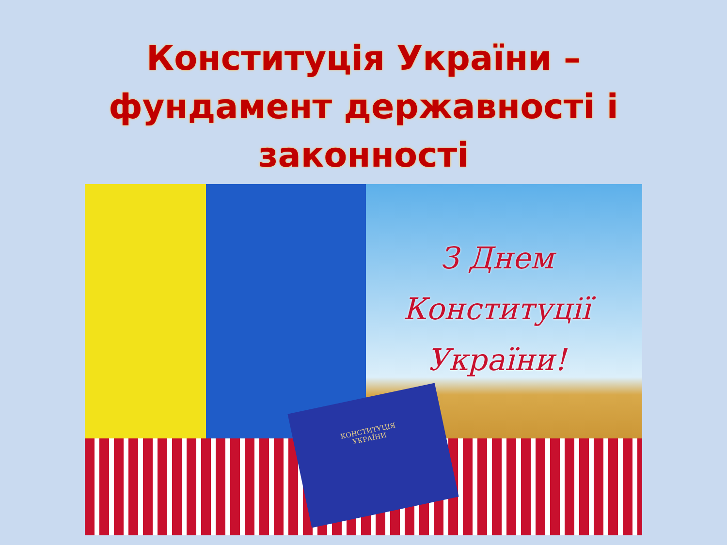Конституція України –
фундамент державності і
законності
З Днем
Конституції
України!
КОНСТИТУЦІЯ
УКРАЇНИ